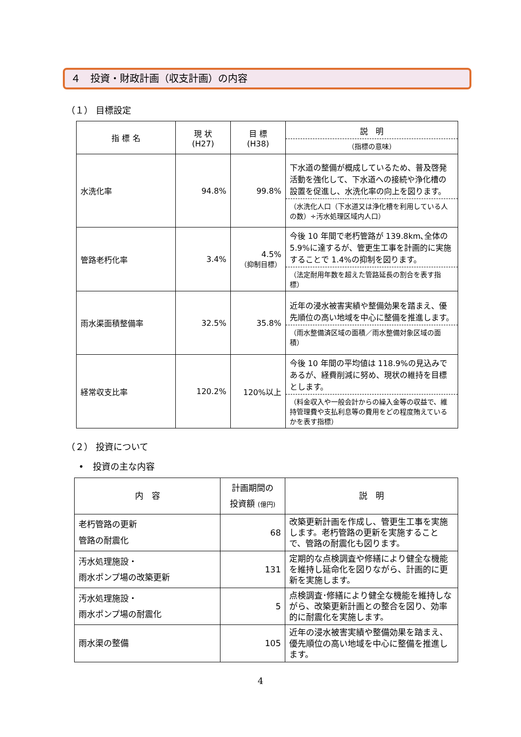４　投資・財政計画（収支計画）の内容
（１） 目標設定
| 指 標 名 | 現 状 (H27) | 目 標 (H38) | 説 明 （指標の意味） |
| --- | --- | --- | --- |
| 水洗化率 | 94.8% | 99.8% | 下水道の整備が概成しているため、普及啓発活動を強化して、下水道への接続や浄化槽の設置を促進し、水洗化率の向上を図ります。 （水洗化人口（下水道又は浄化槽を利用している人の数）÷汚水処理区域内人口） |
| 管路老朽化率 | 3.4% | 4.5% （抑制目標） | 今後 10 年間で老朽管路が 139.8km､全体の 5.9%に達するが、管更生工事を計画的に実施することで 1.4%の抑制を図ります。 （法定耐用年数を超えた管路延長の割合を表す指標） |
| 雨水渠面積整備率 | 32.5% | 35.8% | 近年の浸水被害実績や整備効果を踏まえ、優先順位の高い地域を中心に整備を推進します。 （雨水整備済区域の面積／雨水整備対象区域の面積） |
| 経常収支比率 | 120.2% | 120%以上 | 今後 10 年間の平均値は 118.9%の見込みであるが、経費削減に努め、現状の維持を目標とします。 （料金収入や一般会計からの繰入金等の収益で、維持管理費や支払利息等の費用をどの程度賄えているかを表す指標） |
（２） 投資について
•　投資の主な内容
| 内 容 | 計画期間の 投資額 (億円) | 説 明 |
| --- | --- | --- |
| 老朽管路の更新 管路の耐震化 | 68 | 改築更新計画を作成し、管更生工事を実施します。老朽管路の更新を実施することで、管路の耐震化も図ります。 |
| 汚水処理施設・ 雨水ポンプ場の改築更新 | 131 | 定期的な点検調査や修繕により健全な機能を維持し延命化を図りながら、計画的に更新を実施します。 |
| 汚水処理施設・ 雨水ポンプ場の耐震化 | 5 | 点検調査･修繕により健全な機能を維持しながら、改築更新計画との整合を図り、効率的に耐震化を実施します。 |
| 雨水渠の整備 | 105 | 近年の浸水被害実績や整備効果を踏まえ、優先順位の高い地域を中心に整備を推進します。 |
4